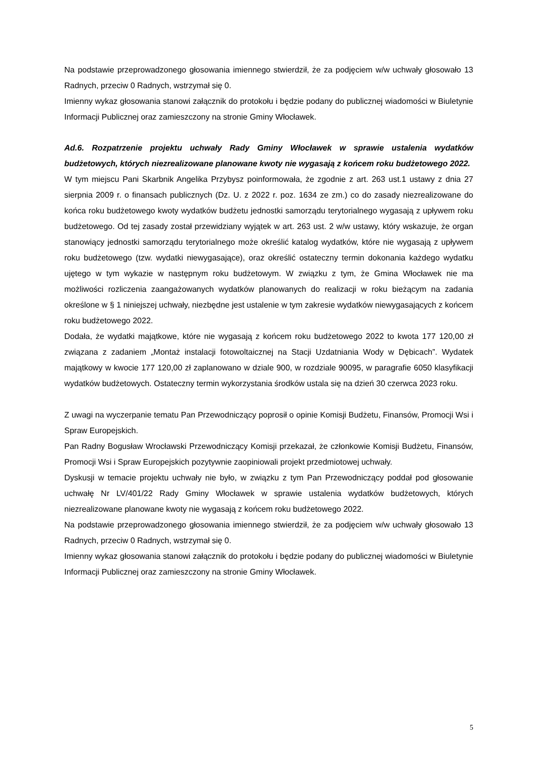Na podstawie przeprowadzonego głosowania imiennego stwierdził, że za podjęciem w/w uchwały głosowało 13 Radnych, przeciw 0 Radnych, wstrzymał się 0.
Imienny wykaz głosowania stanowi załącznik do protokołu i będzie podany do publicznej wiadomości w Biuletynie Informacji Publicznej oraz zamieszczony na stronie Gminy Włocławek.
Ad.6. Rozpatrzenie projektu uchwały Rady Gminy Włocławek w sprawie ustalenia wydatków budżetowych, których niezrealizowane planowane kwoty nie wygasają z końcem roku budżetowego 2022.
W tym miejscu Pani Skarbnik Angelika Przybysz poinformowała, że zgodnie z art. 263 ust.1 ustawy z dnia 27 sierpnia 2009 r. o finansach publicznych (Dz. U. z 2022 r. poz. 1634 ze zm.) co do zasady niezrealizowane do końca roku budżetowego kwoty wydatków budżetu jednostki samorządu terytorialnego wygasają z upływem roku budżetowego. Od tej zasady został przewidziany wyjątek w art. 263 ust. 2 w/w ustawy, który wskazuje, że organ stanowiący jednostki samorządu terytorialnego może określić katalog wydatków, które nie wygasają z upływem roku budżetowego (tzw. wydatki niewygasające), oraz określić ostateczny termin dokonania każdego wydatku ujętego w tym wykazie w następnym roku budżetowym. W związku z tym, że Gmina Włocławek nie ma możliwości rozliczenia zaangażowanych wydatków planowanych do realizacji w roku bieżącym na zadania określone w § 1 niniejszej uchwały, niezbędne jest ustalenie w tym zakresie wydatków niewygasających z końcem roku budżetowego 2022.
Dodała, że wydatki majątkowe, które nie wygasają z końcem roku budżetowego 2022 to kwota 177 120,00 zł związana z zadaniem „Montaż instalacji fotowoltaicznej na Stacji Uzdatniania Wody w Dębicach”. Wydatek majątkowy w kwocie 177 120,00 zł zaplanowano w dziale 900, w rozdziale 90095, w paragrafie 6050 klasyfikacji wydatków budżetowych. Ostateczny termin wykorzystania środków ustala się na dzień 30 czerwca 2023 roku.
Z uwagi na wyczerpanie tematu Pan Przewodniczący poprosił o opinie Komisji Budżetu, Finansów, Promocji Wsi i Spraw Europejskich.
Pan Radny Bogusław Wrocławski Przewodniczący Komisji przekazał, że członkowie Komisji Budżetu, Finansów, Promocji Wsi i Spraw Europejskich pozytywnie zaopiniowali projekt przedmiotowej uchwały.
Dyskusji w temacie projektu uchwały nie było, w związku z tym Pan Przewodniczący poddał pod głosowanie uchwałę Nr LV/401/22 Rady Gminy Włocławek w sprawie ustalenia wydatków budżetowych, których niezrealizowane planowane kwoty nie wygasają z końcem roku budżetowego 2022.
Na podstawie przeprowadzonego głosowania imiennego stwierdził, że za podjęciem w/w uchwały głosowało 13 Radnych, przeciw 0 Radnych, wstrzymał się 0.
Imienny wykaz głosowania stanowi załącznik do protokołu i będzie podany do publicznej wiadomości w Biuletynie Informacji Publicznej oraz zamieszczony na stronie Gminy Włocławek.
5